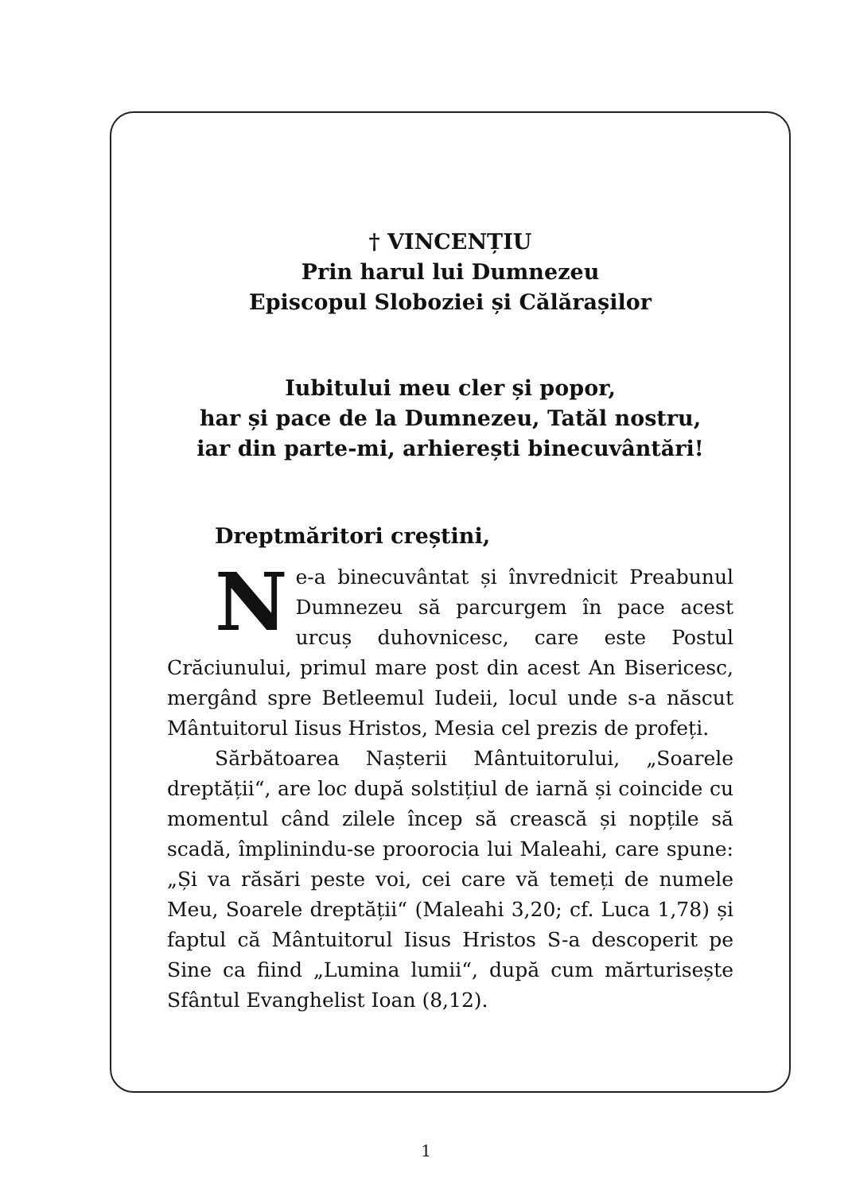† VINCENȚIU
Prin harul lui Dumnezeu
Episcopul Sloboziei și Călărașilor
Iubitului meu cler și popor,
har și pace de la Dumnezeu, Tatăl nostru,
iar din parte-mi, arhierești binecuvântări!
Dreptmăritori creștini,
Ne-a binecuvântat și învrednicit Preabunul Dumnezeu să parcurgem în pace acest urcuș duhovnicesc, care este Postul Crăciunului, primul mare post din acest An Bisericesc, mergând spre Betleemul Iudeii, locul unde s-a născut Mântuitorul Iisus Hristos, Mesia cel prezis de profeți.
Sărbătoarea Nașterii Mântuitorului, „Soarele dreptății“, are loc după solstițiul de iarnă și coincide cu momentul când zilele încep să crească și nopțile să scadă, împlinindu-se proorocia lui Maleahi, care spune: „Și va răsări peste voi, cei care vă temeți de numele Meu, Soarele dreptății“ (Maleahi 3,20; cf. Luca 1,78) și faptul că Mântuitorul Iisus Hristos S-a descoperit pe Sine ca fiind „Lumina lumii“, după cum mărturisește Sfântul Evanghelist Ioan (8,12).
1